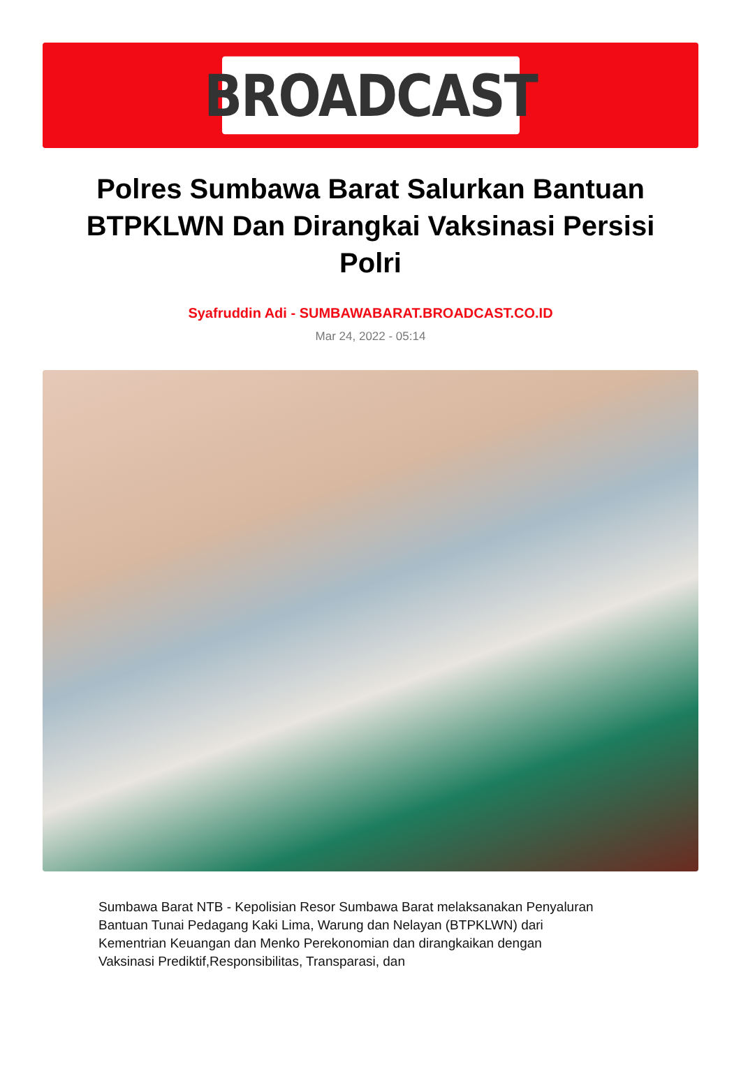BROADCAST
Polres Sumbawa Barat Salurkan Bantuan BTPKLWN Dan Dirangkai Vaksinasi Persisi Polri
Syafruddin Adi - SUMBAWABARAT.BROADCAST.CO.ID
Mar 24, 2022 - 05:14
Sumbawa Barat NTB - Kepolisian Resor Sumbawa Barat melaksanakan Penyaluran Bantuan Tunai Pedagang Kaki Lima, Warung dan Nelayan (BTPKLWN) dari Kementrian Keuangan dan Menko Perekonomian dan dirangkaikan dengan Vaksinasi Prediktif,Responsibilitas, Transparasi, dan